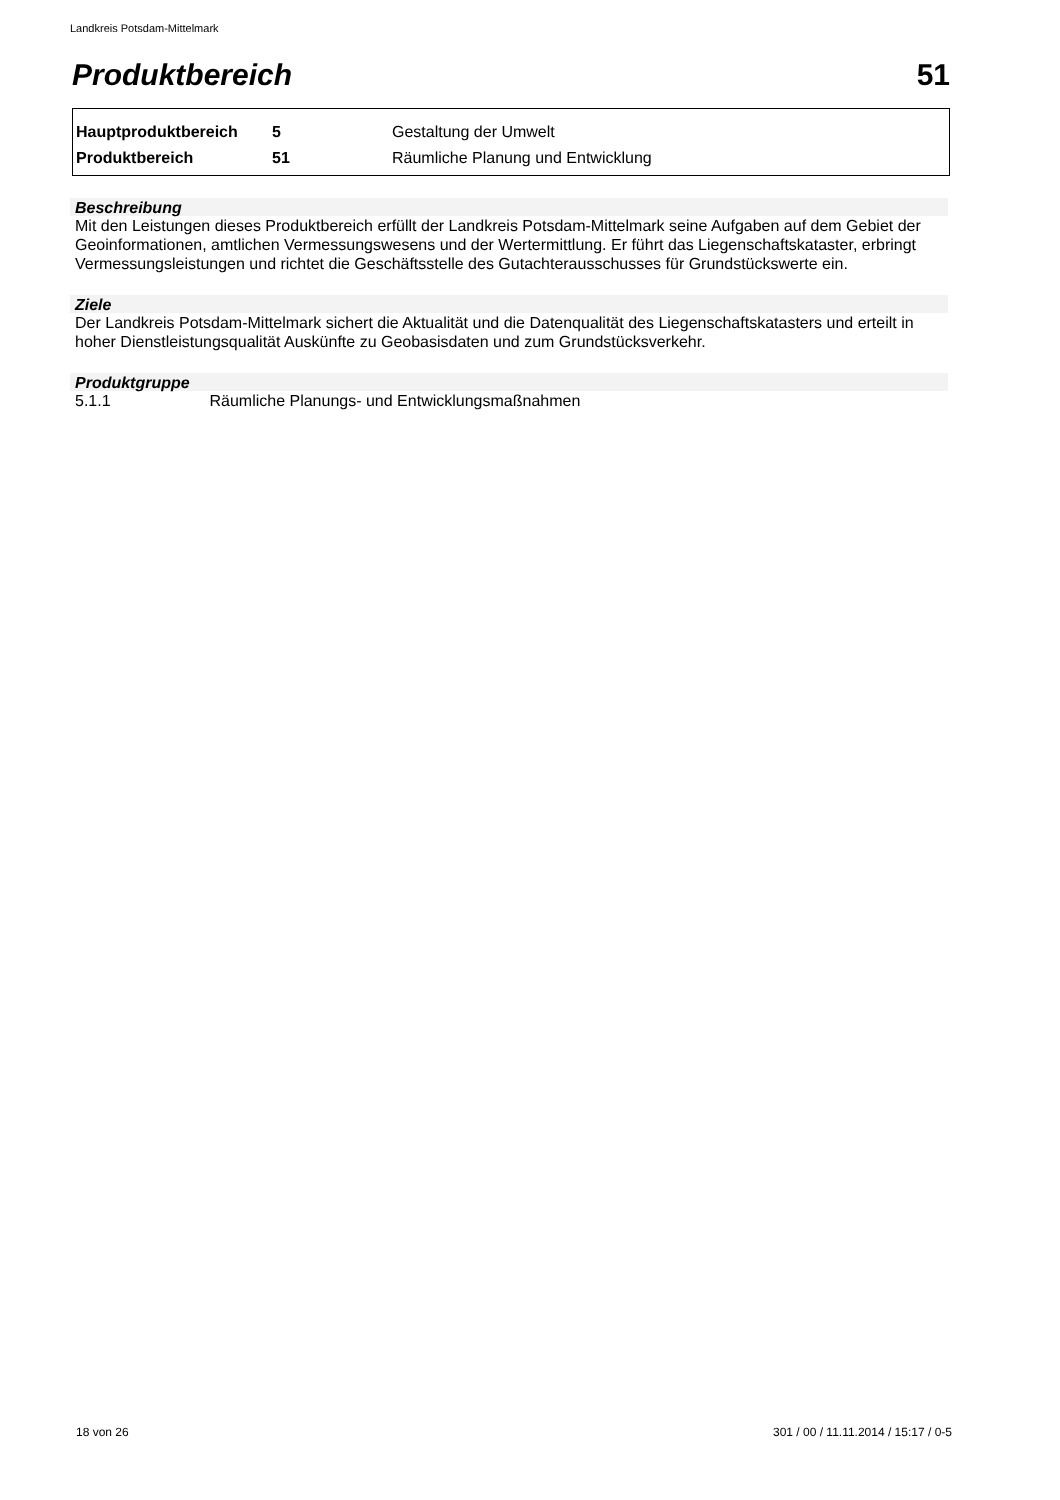Landkreis Potsdam-Mittelmark
Produktbereich 51
| Hauptproduktbereich | 5 | Gestaltung der Umwelt |
| Produktbereich | 51 | Räumliche Planung und Entwicklung |
Beschreibung
Mit den Leistungen dieses Produktbereich erfüllt der Landkreis Potsdam-Mittelmark seine Aufgaben auf dem Gebiet der Geoinformationen, amtlichen Vermessungswesens und der Wertermittlung. Er führt das Liegenschaftskataster, erbringt Vermessungsleistungen und richtet die Geschäftsstelle des Gutachterausschusses für Grundstückswerte ein.
Ziele
Der Landkreis Potsdam-Mittelmark sichert die Aktualität und die Datenqualität des Liegenschaftskatasters und erteilt in hoher Dienstleistungsqualität Auskünfte zu Geobasisdaten und zum Grundstücksverkehr.
Produktgruppe
5.1.1 Räumliche Planungs- und Entwicklungsmaßnahmen
18 von 26 301 / 00 / 11.11.2014 / 15:17 / 0-5